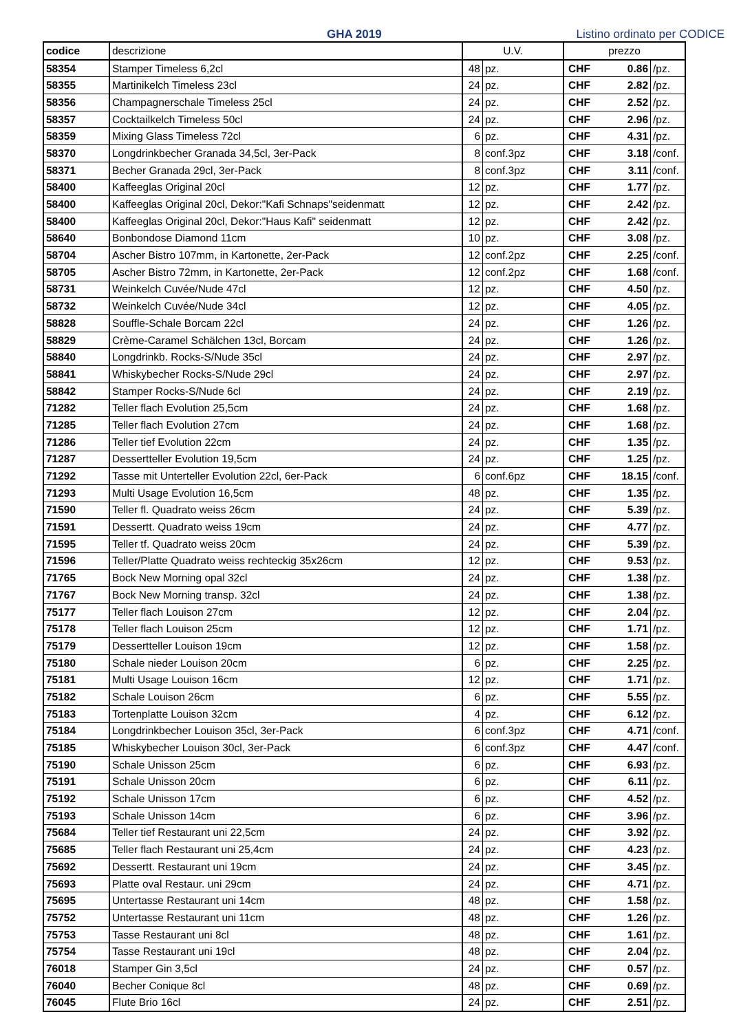GHA 2019
Listino ordinato per CODICE
| codice | descrizione | U.V. | | prezzo | | |
| --- | --- | --- | --- | --- | --- | --- |
| 58354 | Stamper Timeless 6,2cl | 48 | pz. | CHF | 0.86 | /pz. |
| 58355 | Martinikelch Timeless 23cl | 24 | pz. | CHF | 2.82 | /pz. |
| 58356 | Champagnerschale Timeless 25cl | 24 | pz. | CHF | 2.52 | /pz. |
| 58357 | Cocktailkelch Timeless 50cl | 24 | pz. | CHF | 2.96 | /pz. |
| 58359 | Mixing Glass Timeless 72cl | 6 | pz. | CHF | 4.31 | /pz. |
| 58370 | Longdrinkbecher Granada 34,5cl, 3er-Pack | 8 | conf.3pz | CHF | 3.18 | /conf. |
| 58371 | Becher Granada 29cl, 3er-Pack | 8 | conf.3pz | CHF | 3.11 | /conf. |
| 58400 | Kaffeeglas Original 20cl | 12 | pz. | CHF | 1.77 | /pz. |
| 58400 | Kaffeeglas Original 20cl, Dekor:"Kafi Schnaps"seidenmatt | 12 | pz. | CHF | 2.42 | /pz. |
| 58400 | Kaffeeglas Original 20cl, Dekor:"Haus Kafi" seidenmatt | 12 | pz. | CHF | 2.42 | /pz. |
| 58640 | Bonbondose Diamond 11cm | 10 | pz. | CHF | 3.08 | /pz. |
| 58704 | Ascher Bistro 107mm, in Kartonette, 2er-Pack | 12 | conf.2pz | CHF | 2.25 | /conf. |
| 58705 | Ascher Bistro 72mm, in Kartonette, 2er-Pack | 12 | conf.2pz | CHF | 1.68 | /conf. |
| 58731 | Weinkelch Cuvée/Nude 47cl | 12 | pz. | CHF | 4.50 | /pz. |
| 58732 | Weinkelch Cuvée/Nude 34cl | 12 | pz. | CHF | 4.05 | /pz. |
| 58828 | Souffle-Schale Borcam 22cl | 24 | pz. | CHF | 1.26 | /pz. |
| 58829 | Crème-Caramel Schälchen 13cl, Borcam | 24 | pz. | CHF | 1.26 | /pz. |
| 58840 | Longdrinkb. Rocks-S/Nude 35cl | 24 | pz. | CHF | 2.97 | /pz. |
| 58841 | Whiskybecher Rocks-S/Nude 29cl | 24 | pz. | CHF | 2.97 | /pz. |
| 58842 | Stamper Rocks-S/Nude 6cl | 24 | pz. | CHF | 2.19 | /pz. |
| 71282 | Teller flach Evolution 25,5cm | 24 | pz. | CHF | 1.68 | /pz. |
| 71285 | Teller flach Evolution 27cm | 24 | pz. | CHF | 1.68 | /pz. |
| 71286 | Teller tief Evolution 22cm | 24 | pz. | CHF | 1.35 | /pz. |
| 71287 | Dessertteller Evolution 19,5cm | 24 | pz. | CHF | 1.25 | /pz. |
| 71292 | Tasse mit Unterteller Evolution 22cl, 6er-Pack | 6 | conf.6pz | CHF | 18.15 | /conf. |
| 71293 | Multi Usage Evolution 16,5cm | 48 | pz. | CHF | 1.35 | /pz. |
| 71590 | Teller fl. Quadrato weiss 26cm | 24 | pz. | CHF | 5.39 | /pz. |
| 71591 | Dessertt. Quadrato weiss 19cm | 24 | pz. | CHF | 4.77 | /pz. |
| 71595 | Teller tf. Quadrato weiss 20cm | 24 | pz. | CHF | 5.39 | /pz. |
| 71596 | Teller/Platte Quadrato weiss rechteckig 35x26cm | 12 | pz. | CHF | 9.53 | /pz. |
| 71765 | Bock New Morning opal 32cl | 24 | pz. | CHF | 1.38 | /pz. |
| 71767 | Bock New Morning transp. 32cl | 24 | pz. | CHF | 1.38 | /pz. |
| 75177 | Teller flach Louison 27cm | 12 | pz. | CHF | 2.04 | /pz. |
| 75178 | Teller flach Louison 25cm | 12 | pz. | CHF | 1.71 | /pz. |
| 75179 | Dessertteller Louison 19cm | 12 | pz. | CHF | 1.58 | /pz. |
| 75180 | Schale nieder Louison 20cm | 6 | pz. | CHF | 2.25 | /pz. |
| 75181 | Multi Usage Louison 16cm | 12 | pz. | CHF | 1.71 | /pz. |
| 75182 | Schale Louison 26cm | 6 | pz. | CHF | 5.55 | /pz. |
| 75183 | Tortenplatte Louison 32cm | 4 | pz. | CHF | 6.12 | /pz. |
| 75184 | Longdrinkbecher Louison 35cl, 3er-Pack | 6 | conf.3pz | CHF | 4.71 | /conf. |
| 75185 | Whiskybecher Louison 30cl, 3er-Pack | 6 | conf.3pz | CHF | 4.47 | /conf. |
| 75190 | Schale Unisson 25cm | 6 | pz. | CHF | 6.93 | /pz. |
| 75191 | Schale Unisson 20cm | 6 | pz. | CHF | 6.11 | /pz. |
| 75192 | Schale Unisson 17cm | 6 | pz. | CHF | 4.52 | /pz. |
| 75193 | Schale Unisson 14cm | 6 | pz. | CHF | 3.96 | /pz. |
| 75684 | Teller tief Restaurant uni 22,5cm | 24 | pz. | CHF | 3.92 | /pz. |
| 75685 | Teller flach Restaurant uni 25,4cm | 24 | pz. | CHF | 4.23 | /pz. |
| 75692 | Dessertt. Restaurant uni 19cm | 24 | pz. | CHF | 3.45 | /pz. |
| 75693 | Platte oval Restaur. uni 29cm | 24 | pz. | CHF | 4.71 | /pz. |
| 75695 | Untertasse Restaurant uni 14cm | 48 | pz. | CHF | 1.58 | /pz. |
| 75752 | Untertasse Restaurant uni 11cm | 48 | pz. | CHF | 1.26 | /pz. |
| 75753 | Tasse Restaurant uni 8cl | 48 | pz. | CHF | 1.61 | /pz. |
| 75754 | Tasse Restaurant uni 19cl | 48 | pz. | CHF | 2.04 | /pz. |
| 76018 | Stamper Gin 3,5cl | 24 | pz. | CHF | 0.57 | /pz. |
| 76040 | Becher Conique 8cl | 48 | pz. | CHF | 0.69 | /pz. |
| 76045 | Flute Brio 16cl | 24 | pz. | CHF | 2.51 | /pz. |